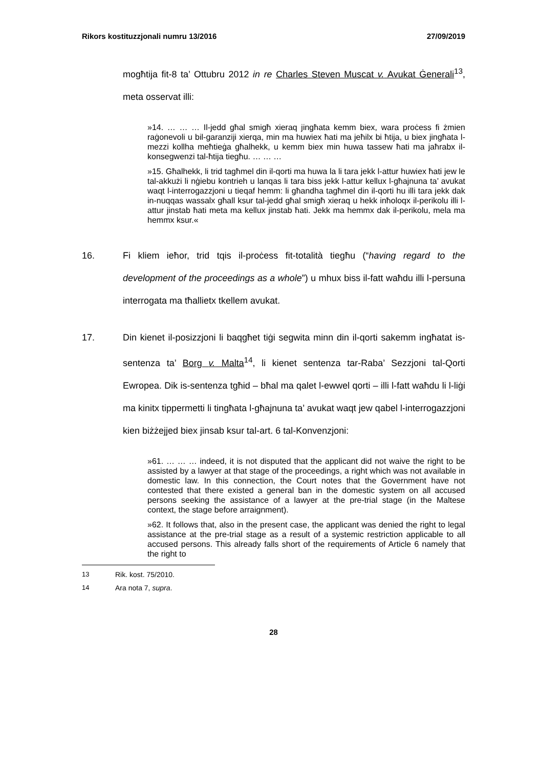Rikors kostituzzjonali numru 13/2016 27/09/2019
mogħtija fit-8 ta’ Ottubru 2012 in re Charles Steven Muscat v. Avukat Ġenerali<sup>13</sup>, meta osservat illi:
»14. … … … Il-jedd għal smigħ xieraq jingħata kemm biex, wara proċess fi żmien raġonevoli u bil-garanziji xierqa, min ma huwiex ħati ma jeħilx bi ħtija, u biex jingħata l-mezzi kollha meħtieġa għalhekk, u kemm biex min huwa tassew ħati ma jaħrabx il-konsegwenzi tal-ħtija tiegħu. … … …
»15. Għalhekk, li trid tagħmel din il-qorti ma huwa la li tara jekk l-attur huwiex ħati jew le tal-akkużi li nġiebu kontrieh u lanqas li tara biss jekk l-attur kellux l-għajnuna ta’ avukat waqt l-interrogazzjoni u tieqaf hemm: li għandha tagħmel din il-qorti hu illi tara jekk dak in-nuqqas wassalx għall ksur tal-jedd għal smigħ xieraq u hekk inħoloqx il-perikolu illi l-attur jinstab ħati meta ma kellux jinstab ħati. Jekk ma hemmx dak il-perikolu, mela ma hemmx ksur.«
16. Fi kliem ieħor, trid tqis il-proċess fit-totalità tiegħu (“having regard to the development of the proceedings as a whole”) u mhux biss il-fatt waħdu illi l-persuna interrogata ma tħallietx tkellem avukat.
17. Din kienet il-posizzjoni li baqgħet tiġi segwita minn din il-qorti sakemm ingħatat is-sentenza ta’ Borg v. Malta<sup>14</sup>, li kienet sentenza tar-Raba’ Sezzjoni tal-Qorti Ewropea. Dik is-sentenza tgħid – bħal ma qalet l-ewwel qorti – illi l-fatt waħdu li l-liġi ma kinitx tippermetti li tingħata l-għajnuna ta’ avukat waqt jew qabel l-interrogazzjoni kien biżżejjed biex jinsab ksur tal-art. 6 tal-Konvenzjoni:
»61. … … … indeed, it is not disputed that the applicant did not waive the right to be assisted by a lawyer at that stage of the proceedings, a right which was not available in domestic law. In this connection, the Court notes that the Government have not contested that there existed a general ban in the domestic system on all accused persons seeking the assistance of a lawyer at the pre-trial stage (in the Maltese context, the stage before arraignment).
»62. It follows that, also in the present case, the applicant was denied the right to legal assistance at the pre-trial stage as a result of a systemic restriction applicable to all accused persons. This already falls short of the requirements of Article 6 namely that the right to
13 Rik. kost. 75/2010.
14 Ara nota 7, supra.
28